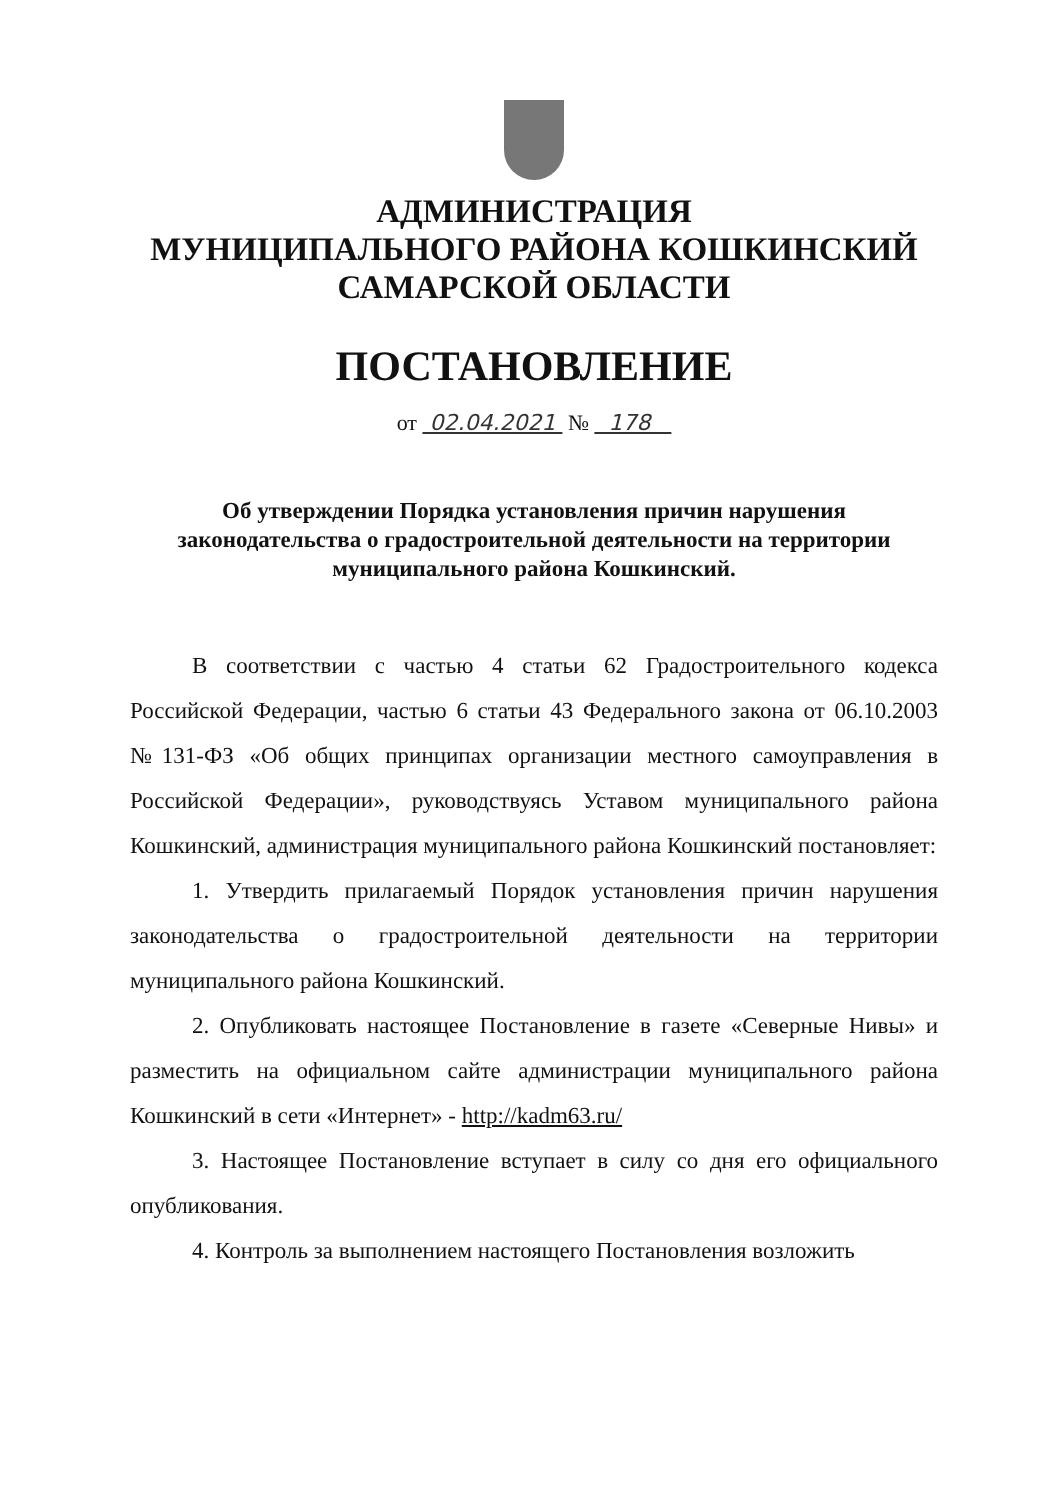АДМИНИСТРАЦИЯ
МУНИЦИПАЛЬНОГО РАЙОНА КОШКИНСКИЙ
САМАРСКОЙ ОБЛАСТИ
ПОСТАНОВЛЕНИЕ
от 02.04.2021 № 178
Об утверждении Порядка установления причин нарушения законодательства о градостроительной деятельности на территории муниципального района Кошкинский.
В соответствии с частью 4 статьи 62 Градостроительного кодекса Российской Федерации, частью 6 статьи 43 Федерального закона от 06.10.2003 №131-ФЗ «Об общих принципах организации местного самоуправления в Российской Федерации», руководствуясь Уставом муниципального района Кошкинский, администрация муниципального района Кошкинский постановляет:
1. Утвердить прилагаемый Порядок установления причин нарушения законодательства о градостроительной деятельности на территории муниципального района Кошкинский.
2. Опубликовать настоящее Постановление в газете «Северные Нивы» и разместить на официальном сайте администрации муниципального района Кошкинский в сети «Интернет» - http://kadm63.ru/
3. Настоящее Постановление вступает в силу со дня его официального опубликования.
4. Контроль за выполнением настоящего Постановления возложить